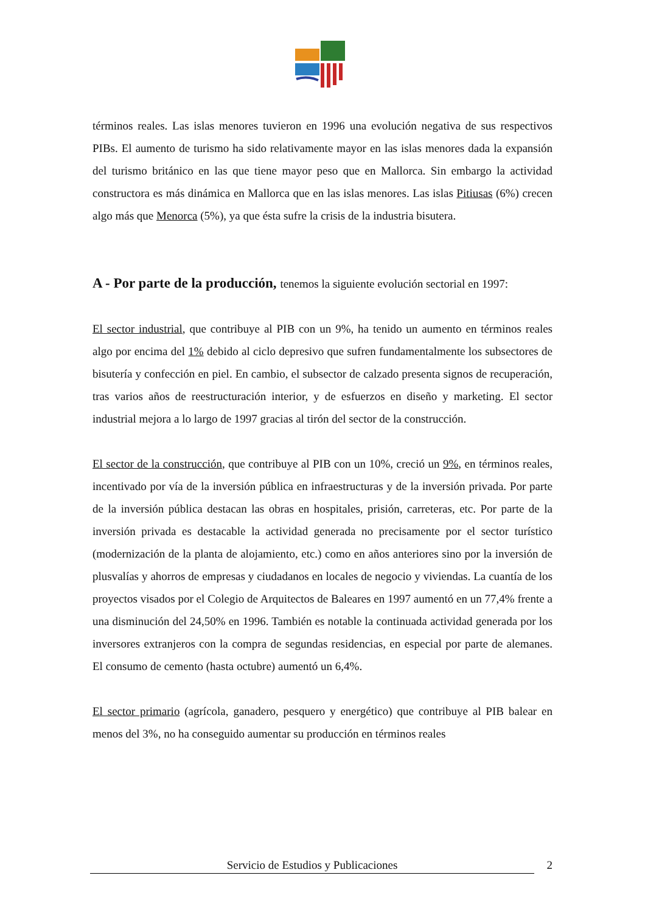términos reales. Las islas menores tuvieron en 1996 una evolución negativa de sus respectivos PIBs. El aumento de turismo ha sido relativamente mayor en las islas menores dada la expansión del turismo británico en las que tiene mayor peso que en Mallorca. Sin embargo la actividad constructora es más dinámica en Mallorca que en las islas menores. Las islas Pitiusas (6%) crecen algo más que Menorca (5%), ya que ésta sufre la crisis de la industria bisutera.
A - Por parte de la producción, tenemos la siguiente evolución sectorial en 1997:
El sector industrial, que contribuye al PIB con un 9%, ha tenido un aumento en términos reales algo por encima del 1% debido al ciclo depresivo que sufren fundamentalmente los subsectores de bisutería y confección en piel. En cambio, el subsector de calzado presenta signos de recuperación, tras varios años de reestructuración interior, y de esfuerzos en diseño y marketing. El sector industrial mejora a lo largo de 1997 gracias al tirón del sector de la construcción.
El sector de la construcción, que contribuye al PIB con un 10%, creció un 9%, en términos reales, incentivado por vía de la inversión pública en infraestructuras y de la inversión privada. Por parte de la inversión pública destacan las obras en hospitales, prisión, carreteras, etc. Por parte de la inversión privada es destacable la actividad generada no precisamente por el sector turístico (modernización de la planta de alojamiento, etc.) como en años anteriores sino por la inversión de plusvalías y ahorros de empresas y ciudadanos en locales de negocio y viviendas. La cuantía de los proyectos visados por el Colegio de Arquitectos de Baleares en 1997 aumentó en un 77,4% frente a una disminución del 24,50% en 1996. También es notable la continuada actividad generada por los inversores extranjeros con la compra de segundas residencias, en especial por parte de alemanes. El consumo de cemento (hasta octubre) aumentó un 6,4%.
El sector primario (agrícola, ganadero, pesquero y energético) que contribuye al PIB balear en menos del 3%, no ha conseguido aumentar su producción en términos reales
Servicio de Estudios y Publicaciones 2